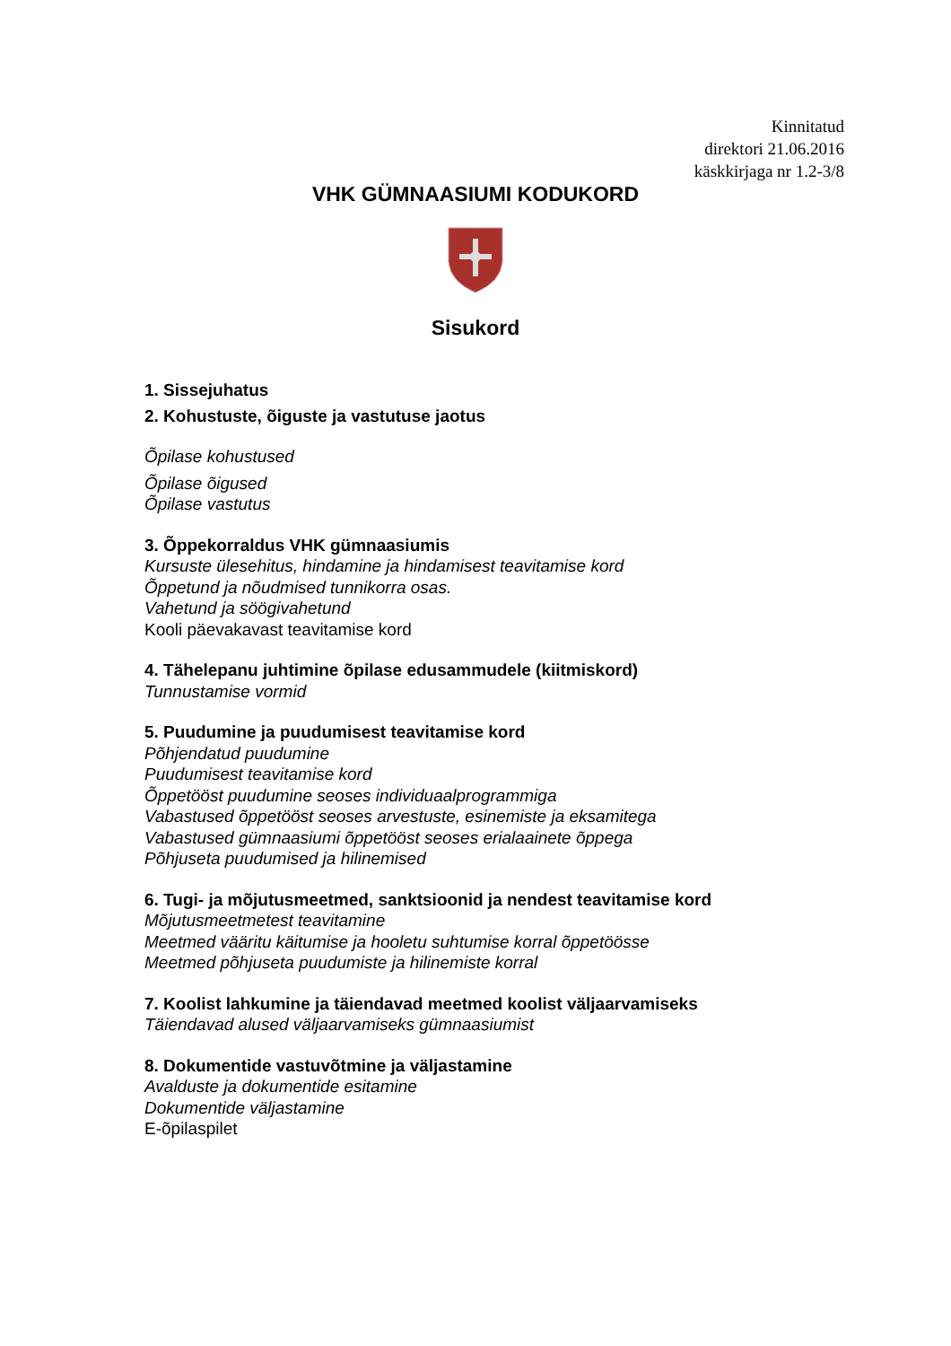Kinnitatud
direktori 21.06.2016
käskkirjaga nr 1.2-3/8
VHK GÜMNAASIUMI KODUKORD
Sisukord
1. Sissejuhatus
2. Kohustuste, õiguste ja vastutuse jaotus
Õpilase kohustused
Õpilase õigused
Õpilase vastutus
3. Õppekorraldus VHK gümnaasiumis
Kursuste ülesehitus, hindamine ja hindamisest teavitamise kord
Õppetund ja nõudmised tunnikorra osas.
Vahetund ja söögivahetund
Kooli päevakavast teavitamise kord
4. Tähelepanu juhtimine õpilase edusammudele (kiitmiskord)
Tunnustamise vormid
5. Puudumine ja puudumisest teavitamise kord
Põhjendatud puudumine
Puudumisest teavitamise kord
Õppetööst puudumine seoses individuaalprogrammiga
Vabastused õppetööst seoses arvestuste, esinemiste ja eksamitega
Vabastused gümnaasiumi õppetööst seoses erialaainete õppega
Põhjuseta puudumised ja hilinemised
6. Tugi- ja mõjutusmeetmed, sanktsioonid ja nendest teavitamise kord
Mõjutusmeetmetest teavitamine
Meetmed vääritu käitumise ja hooletu suhtumise korral õppetöösse
Meetmed põhjuseta puudumiste ja hilinemiste korral
7. Koolist lahkumine ja täiendavad meetmed koolist väljaarvamiseks
Täiendavad alused väljaarvamiseks gümnaasiumist
8. Dokumentide vastuvõtmine ja väljastamine
Avalduste ja dokumentide esitamine
Dokumentide väljastamine
E-õpilaspilet